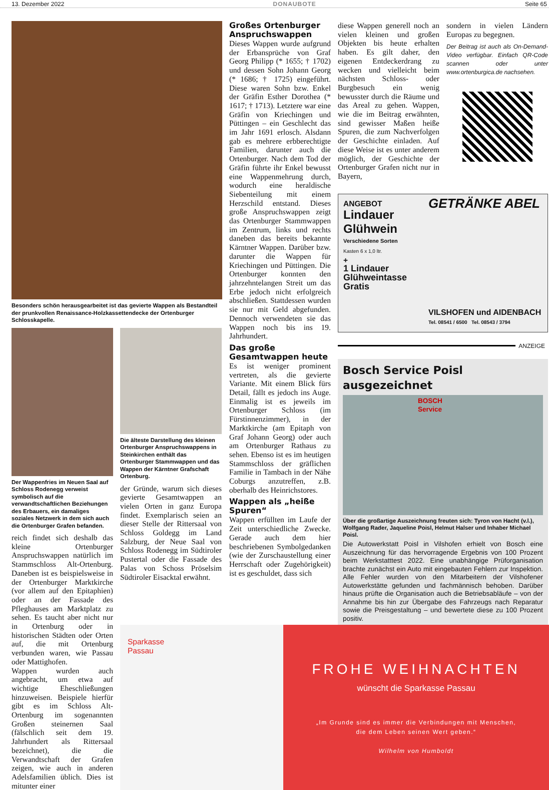13. Dezember 2022 DONAUBOTE Seite 65
Besonders schön herausgearbeitet ist das gevierte Wappen als Bestandteil der prunkvollen Renaissance-Holzkassettendecke der Ortenburger Schlosskapelle.
Der Wappenfries im Neuen Saal auf Schloss Rodenegg verweist symbolisch auf die verwandtschaftlichen Beziehungen des Erbauers, ein damaliges soziales Netzwerk in dem sich auch die Ortenburger Grafen befanden.
reich findet sich deshalb das kleine Ortenburger Anspruchswappen natürlich im Stammschloss Alt-Ortenburg. Daneben ist es beispielsweise in der Ortenburger Marktkirche (vor allem auf den Epitaphien) oder an der Fassade des Pfleghauses am Marktplatz zu sehen. Es taucht aber nicht nur in Ortenburg oder in historischen Städten oder Orten auf, die mit Ortenburg verbunden waren, wie Passau oder Mattighofen.
Wappen wurden auch angebracht, um etwa auf wichtige Eheschließungen hinzuweisen. Beispiele hierfür gibt es im Schloss Alt-Ortenburg im sogenannten Großen steinernen Saal (fälschlich seit dem 19. Jahrhundert als Rittersaal bezeichnet), die die Verwandtschaft der Grafen zeigen, wie auch in anderen Adelsfamilien üblich. Dies ist mitunter einer
Die älteste Darstellung des kleinen Ortenburger Anspruchswappens in Steinkirchen enthält das Ortenburger Stammwappen und das Wappen der Kärntner Grafschaft Ortenburg.
der Gründe, warum sich dieses gevierte Gesamtwappen an vielen Orten in ganz Europa findet. Exemplarisch seien an dieser Stelle der Rittersaal von Schloss Goldegg im Land Salzburg, der Neue Saal von Schloss Rodenegg im Südtiroler Pustertal oder die Fassade des Palas von Schoss Pröselsim Südtiroler Eisacktal erwähnt.
Großes Ortenburger Anspruchswappen
Dieses Wappen wurde aufgrund der Erbansprüche von Graf Georg Philipp (* 1655; † 1702) und dessen Sohn Johann Georg (* 1686; † 1725) eingeführt. Diese waren Sohn bzw. Enkel der Gräfin Esther Dorothea (* 1617; † 1713). Letztere war eine Gräfin von Kriechingen und Püttingen – ein Geschlecht das im Jahr 1691 erlosch. Alsdann gab es mehrere erbberechtigte Familien, darunter auch die Ortenburger. Nach dem Tod der Gräfin führte ihr Enkel bewusst eine Wappenmehrung durch, wodurch eine heraldische Siebenteilung mit einem Herzschild entstand. Dieses große Anspruchswappen zeigt das Ortenburger Stammwappen im Zentrum, links und rechts daneben das bereits bekannte Kärntner Wappen. Darüber bzw. darunter die Wappen für Kriechingen und Püttingen. Die Ortenburger konnten den jahrzehntelangen Streit um das Erbe jedoch nicht erfolgreich abschließen. Stattdessen wurden sie nur mit Geld abgefunden. Dennoch verwendeten sie das Wappen noch bis ins 19. Jahrhundert.
Das große Gesamtwappen heute
Es ist weniger prominent vertreten, als die gevierte Variante. Mit einem Blick fürs Detail, fällt es jedoch ins Auge. Einmalig ist es jeweils im Ortenburger Schloss (im Fürstinnenzimmer), in der Marktkirche (am Epitaph von Graf Johann Georg) oder auch am Ortenburger Rathaus zu sehen. Ebenso ist es im heutigen Stammschloss der gräflichen Familie in Tambach in der Nähe Coburgs anzutreffen, z.B. oberhalb des Heinrichstores.
Wappen als „heiße Spuren“
Wappen erfüllten im Laufe der Zeit unterschiedliche Zwecke. Gerade auch dem hier beschriebenen Symbolgedanken (wie der Zurschaustellung einer Herrschaft oder Zugehörigkeit) ist es geschuldet, dass sich
diese Wappen generell noch an vielen kleinen und großen Objekten bis heute erhalten haben. Es gilt daher, den eigenen Entdeckerdrang zu wecken und vielleicht beim nächsten Schloss- oder Burgbesuch ein wenig bewusster durch die Räume und das Areal zu gehen. Wappen, wie die im Beitrag erwähnten, sind gewisser Maßen heiße Spuren, die zum Nachverfolgen der Geschichte einladen. Auf diese Weise ist es unter anderem möglich, der Geschichte der Ortenburger Grafen nicht nur in Bayern,
sondern in vielen Ländern Europas zu begegnen.
Der Beitrag ist auch als On-Demand-Video verfügbar. Einfach QR-Code scannen oder unter www.ortenburgica.de nachsehen.
ANGEBOT
Lindauer Glühwein
Verschiedene Sorten
Kasten 6 x 1,0 ltr.
+
1 Lindauer Glühweintasse Gratis
GETRÄNKE ABEL
VILSHOFEN und AIDENBACH
Tel. 08541 / 6500 Tel. 08543 / 3794
ANZEIGE
Bosch Service Poisl ausgezeichnet
BOSCH Service
Über die großartige Auszeichnung freuten sich: Tyron von Hacht (v.l.), Wolfgang Rader, Jaqueline Poisl, Helmut Halser und Inhaber Michael Poisl.
Die Autowerkstatt Poisl in Vilshofen erhielt von Bosch eine Auszeichnung für das hervorragende Ergebnis von 100 Prozent beim Werkstatttest 2022. Eine unabhängige Prüforganisation brachte zunächst ein Auto mit eingebauten Fehlern zur Inspektion. Alle Fehler wurden von den Mitarbeitern der Vilshofener Autowerkstätte gefunden und fachmännisch behoben. Darüber hinaus prüfte die Organisation auch die Betriebsabläufe – von der Annahme bis hin zur Übergabe des Fahrzeugs nach Reparatur sowie die Preisgestaltung – und bewertete diese zu 100 Prozent positiv.
Sparkasse
Passau
FROHE WEIHNACHTEN
wünscht die Sparkasse Passau
„Im Grunde sind es immer die Verbindungen mit Menschen,
die dem Leben seinen Wert geben.“
Wilhelm von Humboldt